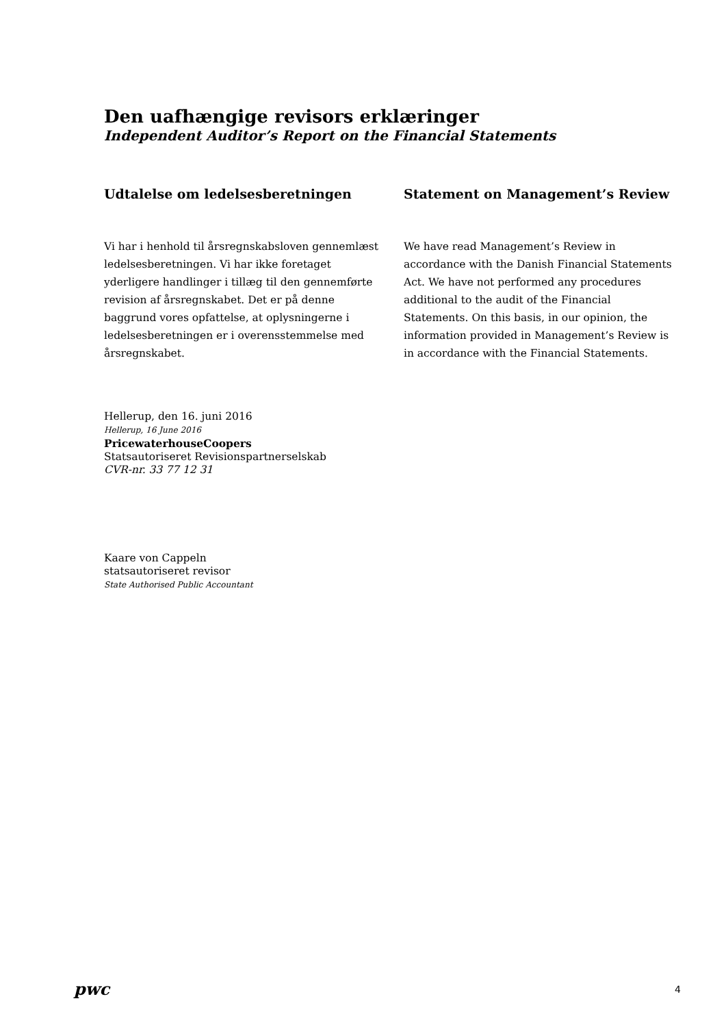Den uafhængige revisors erklæringer
Independent Auditor’s Report on the Financial Statements
Udtalelse om ledelsesberetningen
Vi har i henhold til årsregnskabsloven gennemlæst ledelsesberetningen. Vi har ikke foretaget yderligere handlinger i tillæg til den gennemførte revision af årsregnskabet. Det er på denne baggrund vores opfattelse, at oplysningerne i ledelsesberetningen er i overensstemmelse med årsregnskabet.
Statement on Management’s Review
We have read Management’s Review in accordance with the Danish Financial Statements Act. We have not performed any procedures additional to the audit of the Financial Statements. On this basis, in our opinion, the information provided in Management’s Review is in accordance with the Financial Statements.
Hellerup, den 16. juni 2016
Hellerup, 16 June 2016
PricewaterhouseCoopers
Statsautoriseret Revisionspartnerselskab
CVR-nr. 33 77 12 31
Kaare von Cappeln
statsautoriseret revisor
State Authorised Public Accountant
pwc 4